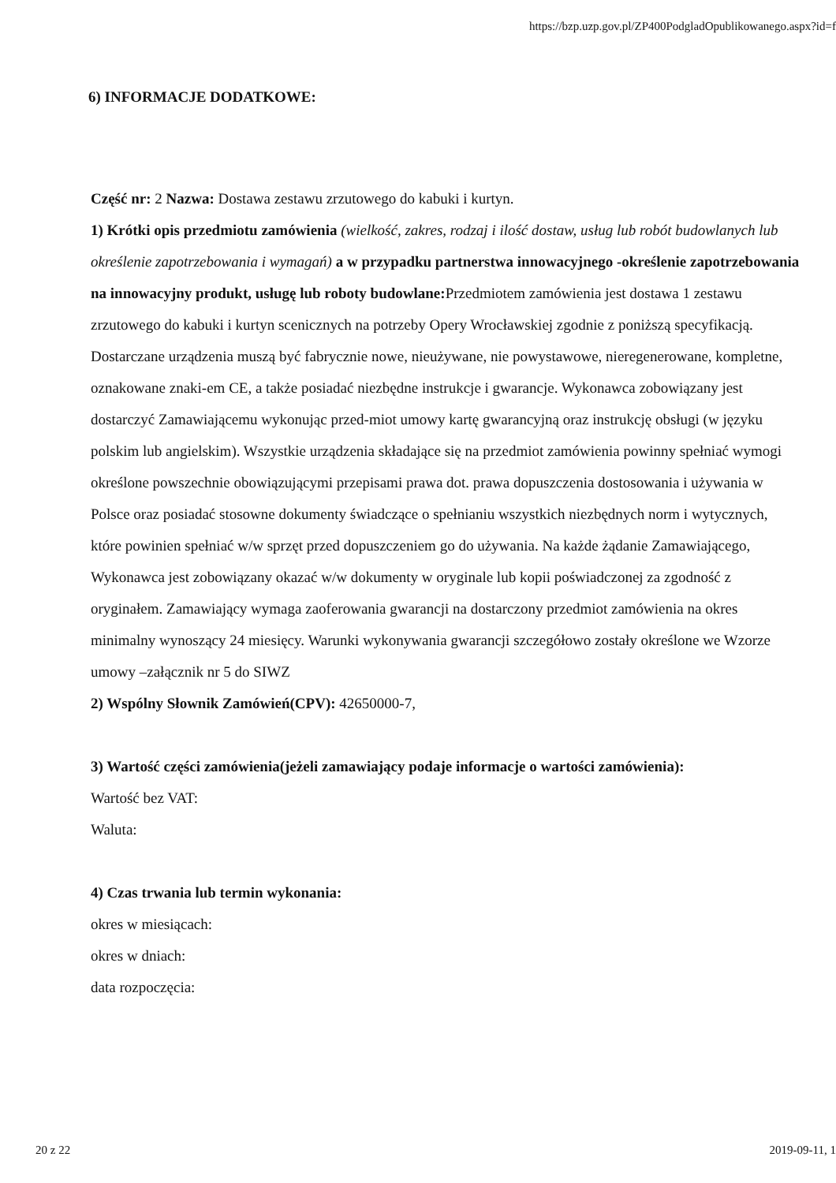https://bzp.uzp.gov.pl/ZP400PodgladOpublikowanego.aspx?id=f
6) INFORMACJE DODATKOWE:
Część nr: 2 Nazwa: Dostawa zestawu zrzutowego do kabuki i kurtyn.
1) Krótki opis przedmiotu zamówienia (wielkość, zakres, rodzaj i ilość dostaw, usług lub robót budowlanych lub określenie zapotrzebowania i wymagań) a w przypadku partnerstwa innowacyjnego -określenie zapotrzebowania na innowacyjny produkt, usługę lub roboty budowlane: Przedmiotem zamówienia jest dostawa 1 zestawu zrzutowego do kabuki i kurtyn scenicznych na potrzeby Opery Wrocławskiej zgodnie z poniższą specyfikacją. Dostarczane urządzenia muszą być fabrycznie nowe, nieużywane, nie powystawowe, nieregenerowane, kompletne, oznakowane znaki-em CE, a także posiadać niezbędne instrukcje i gwarancje. Wykonawca zobowiązany jest dostarczyć Zamawiającemu wykonując przed-miot umowy kartę gwarancyjną oraz instrukcję obsługi (w języku polskim lub angielskim). Wszystkie urządzenia składające się na przedmiot zamówienia powinny spełniać wymogi określone powszechnie obowiązującymi przepisami prawa dot. prawa dopuszczenia dostosowania i używania w Polsce oraz posiadać stosowne dokumenty świadczące o spełnianiu wszystkich niezbędnych norm i wytycznych, które powinien spełniać w/w sprzęt przed dopuszczeniem go do używania. Na każde żądanie Zamawiającego, Wykonawca jest zobowiązany okazać w/w dokumenty w oryginale lub kopii poświadczonej za zgodność z oryginałem. Zamawiający wymaga zaoferowania gwarancji na dostarczony przedmiot zamówienia na okres minimalny wynoszący 24 miesięcy. Warunki wykonywania gwarancji szczegółowo zostały określone we Wzorze umowy –załącznik nr 5 do SIWZ
2) Wspólny Słownik Zamówień(CPV): 42650000-7,
3) Wartość części zamówienia(jeżeli zamawiający podaje informacje o wartości zamówienia):
Wartość bez VAT:
Waluta:
4) Czas trwania lub termin wykonania:
okres w miesiącach:
okres w dniach:
data rozpoczęcia:
20 z 22 2019-09-11, 1